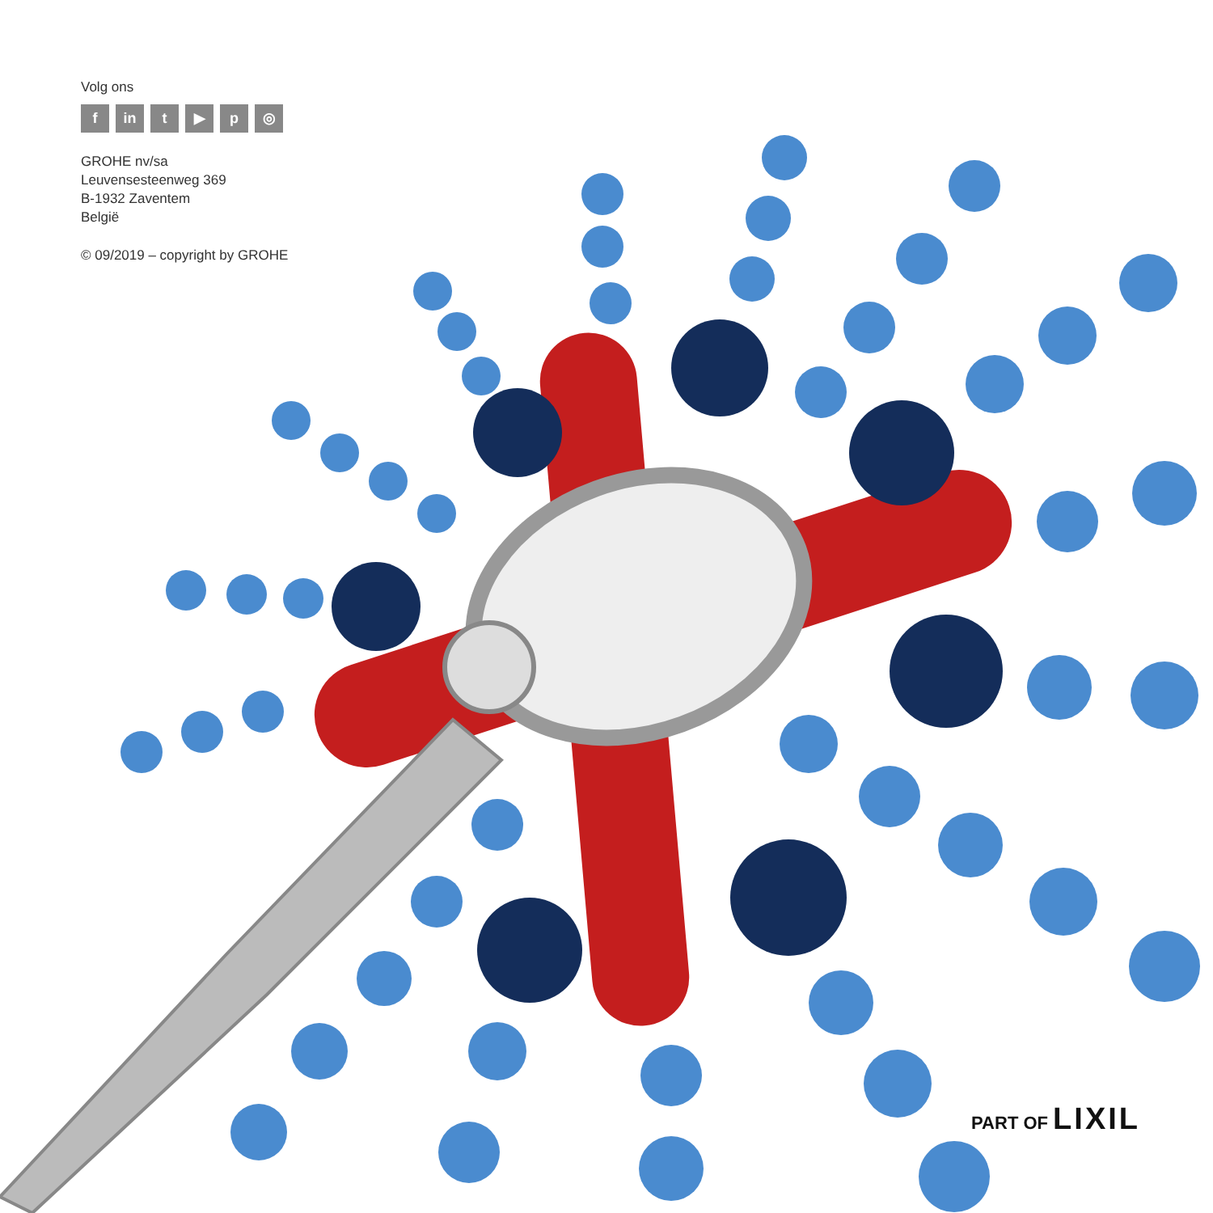Volg ons
fin t ▶ p ◎
GROHE nv/sa
Leuvensesteenweg 369
B-1932 Zaventem
België
© 09/2019 – copyright by GROHE
PART OF LIXIL